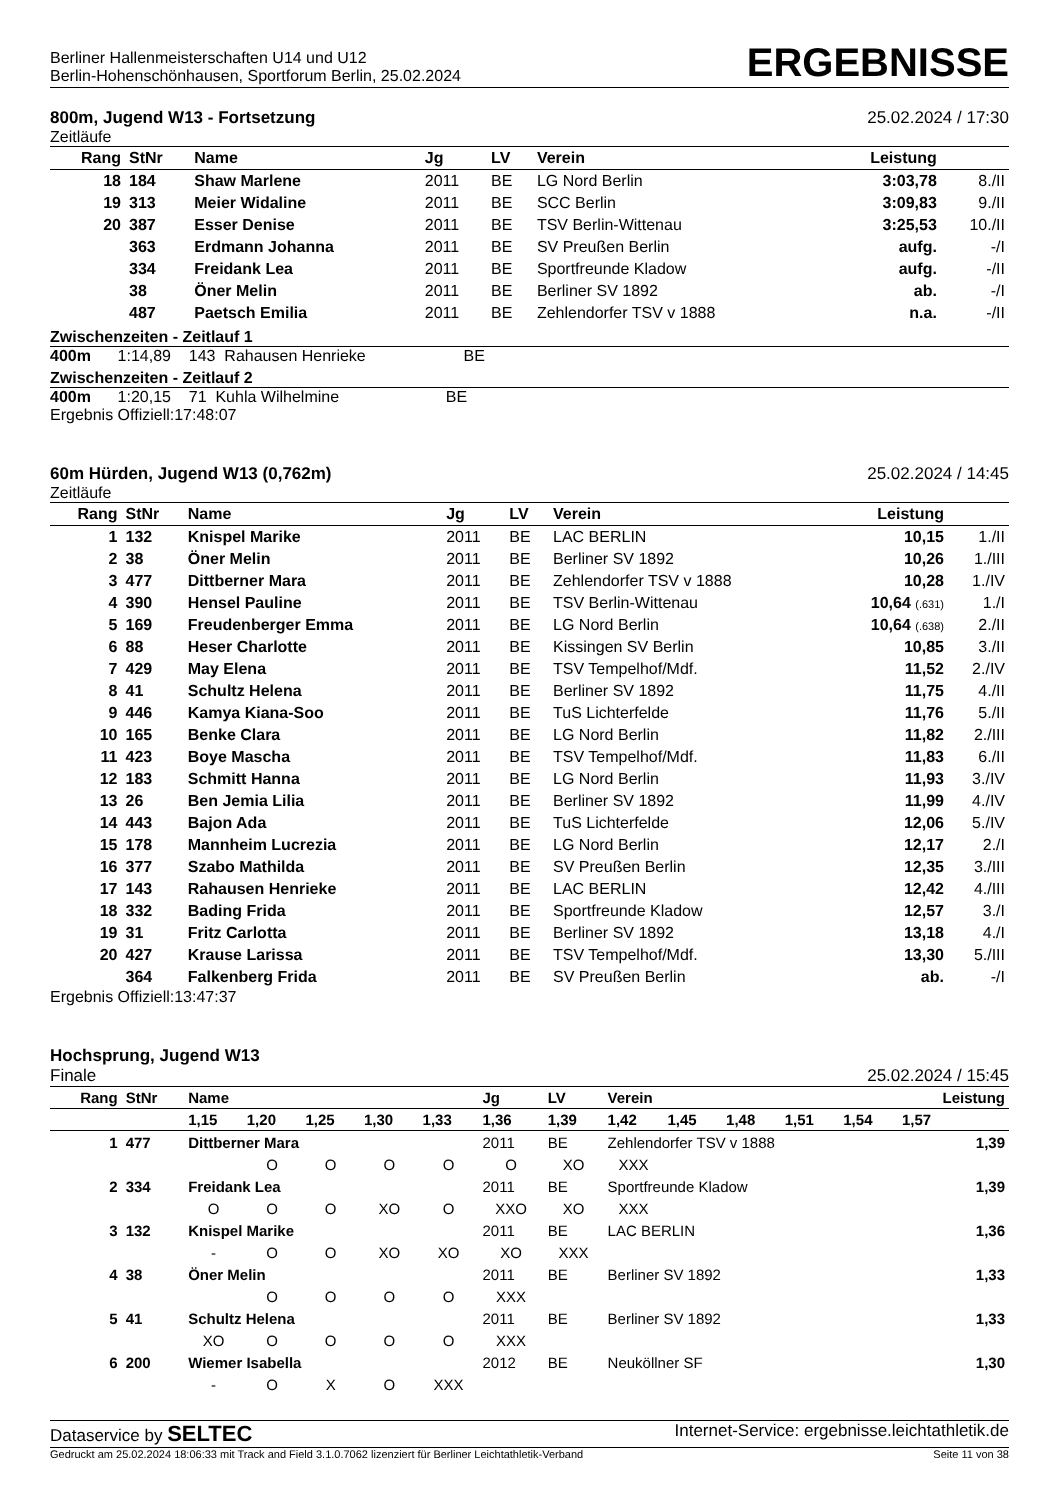Berliner Hallenmeisterschaften U14 und U12
Berlin-Hohenschönhausen, Sportforum Berlin, 25.02.2024
ERGEBNISSE
800m, Jugend W13 - Fortsetzung 25.02.2024 / 17:30
Zeitläufe
| Rang | StNr | Name | Jg | LV | Verein | Leistung | |
| --- | --- | --- | --- | --- | --- | --- | --- |
| 18 | 184 | Shaw Marlene | 2011 | BE | LG Nord Berlin | 3:03,78 | 8./II |
| 19 | 313 | Meier Widaline | 2011 | BE | SCC Berlin | 3:09,83 | 9./II |
| 20 | 387 | Esser Denise | 2011 | BE | TSV Berlin-Wittenau | 3:25,53 | 10./II |
| | 363 | Erdmann Johanna | 2011 | BE | SV Preußen Berlin | aufg. | -/I |
| | 334 | Freidank Lea | 2011 | BE | Sportfreunde Kladow | aufg. | -/II |
| | 38 | Öner Melin | 2011 | BE | Berliner SV 1892 | ab. | -/I |
| | 487 | Paetsch Emilia | 2011 | BE | Zehlendorfer TSV v 1888 | n.a. | -/II |
Zwischenzeiten - Zeitlauf 1
400m 1:14,89 143 Rahausen Henrieke BE
Zwischenzeiten - Zeitlauf 2
400m 1:20,15 71 Kuhla Wilhelmine BE
Ergebnis Offiziell:17:48:07
60m Hürden, Jugend W13 (0,762m) 25.02.2024 / 14:45
Zeitläufe
| Rang | StNr | Name | Jg | LV | Verein | Leistung | |
| --- | --- | --- | --- | --- | --- | --- | --- |
| 1 | 132 | Knispel Marike | 2011 | BE | LAC BERLIN | 10,15 | 1./II |
| 2 | 38 | Öner Melin | 2011 | BE | Berliner SV 1892 | 10,26 | 1./III |
| 3 | 477 | Dittberner Mara | 2011 | BE | Zehlendorfer TSV v 1888 | 10,28 | 1./IV |
| 4 | 390 | Hensel Pauline | 2011 | BE | TSV Berlin-Wittenau | 10,64 (.631) | 1./I |
| 5 | 169 | Freudenberger Emma | 2011 | BE | LG Nord Berlin | 10,64 (.638) | 2./II |
| 6 | 88 | Heser Charlotte | 2011 | BE | Kissingen SV Berlin | 10,85 | 3./II |
| 7 | 429 | May Elena | 2011 | BE | TSV Tempelhof/Mdf. | 11,52 | 2./IV |
| 8 | 41 | Schultz Helena | 2011 | BE | Berliner SV 1892 | 11,75 | 4./II |
| 9 | 446 | Kamya Kiana-Soo | 2011 | BE | TuS Lichterfelde | 11,76 | 5./II |
| 10 | 165 | Benke Clara | 2011 | BE | LG Nord Berlin | 11,82 | 2./III |
| 11 | 423 | Boye Mascha | 2011 | BE | TSV Tempelhof/Mdf. | 11,83 | 6./II |
| 12 | 183 | Schmitt Hanna | 2011 | BE | LG Nord Berlin | 11,93 | 3./IV |
| 13 | 26 | Ben Jemia Lilia | 2011 | BE | Berliner SV 1892 | 11,99 | 4./IV |
| 14 | 443 | Bajon Ada | 2011 | BE | TuS Lichterfelde | 12,06 | 5./IV |
| 15 | 178 | Mannheim Lucrezia | 2011 | BE | LG Nord Berlin | 12,17 | 2./I |
| 16 | 377 | Szabo Mathilda | 2011 | BE | SV Preußen Berlin | 12,35 | 3./III |
| 17 | 143 | Rahausen Henrieke | 2011 | BE | LAC BERLIN | 12,42 | 4./III |
| 18 | 332 | Bading Frida | 2011 | BE | Sportfreunde Kladow | 12,57 | 3./I |
| 19 | 31 | Fritz Carlotta | 2011 | BE | Berliner SV 1892 | 13,18 | 4./I |
| 20 | 427 | Krause Larissa | 2011 | BE | TSV Tempelhof/Mdf. | 13,30 | 5./III |
| | 364 | Falkenberg Frida | 2011 | BE | SV Preußen Berlin | ab. | -/I |
Ergebnis Offiziell:13:47:37
Hochsprung, Jugend W13
Finale 25.02.2024 / 15:45
| Rang | StNr | Name | | | | | Jg | LV | Verein | | | | | Leistung |
| --- | --- | --- | --- | --- | --- | --- | --- | --- | --- | --- | --- | --- | --- | --- |
| | | 1,15 | 1,20 | 1,25 | 1,30 | 1,33 | 1,36 | 1,39 | 1,42 | 1,45 | 1,48 | 1,51 | 1,54 | 1,57 |
| 1 | 477 | Dittberner Mara | | | | | 2011 | BE | Zehlendorfer TSV v 1888 | | | | | 1,39 |
| | | | O | O | O | O | O | XO | XXX | | | | | |
| 2 | 334 | Freidank Lea | | | | | 2011 | BE | Sportfreunde Kladow | | | | | 1,39 |
| | | O | O | O | XO | O | XXO | XO | XXX | | | | | |
| 3 | 132 | Knispel Marike | | | | | 2011 | BE | LAC BERLIN | | | | | 1,36 |
| | | - | O | O | XO | XO | XO | XXX | | | | | | |
| 4 | 38 | Öner Melin | | | | | 2011 | BE | Berliner SV 1892 | | | | | 1,33 |
| | | | O | O | O | O | XXX | | | | | | | |
| 5 | 41 | Schultz Helena | | | | | 2011 | BE | Berliner SV 1892 | | | | | 1,33 |
| | | XO | O | O | O | O | XXX | | | | | | | |
| 6 | 200 | Wiemer Isabella | | | | | 2012 | BE | Neuköllner SF | | | | | 1,30 |
| | | - | O | X | O | XXX | | | | | | | | |
Dataservice by SELTEC Internet-Service: ergebnisse.leichtathletik.de
Gedruckt am 25.02.2024 18:06:33 mit Track and Field 3.1.0.7062 lizenziert für Berliner Leichtathletik-Verband Seite 11 von 38